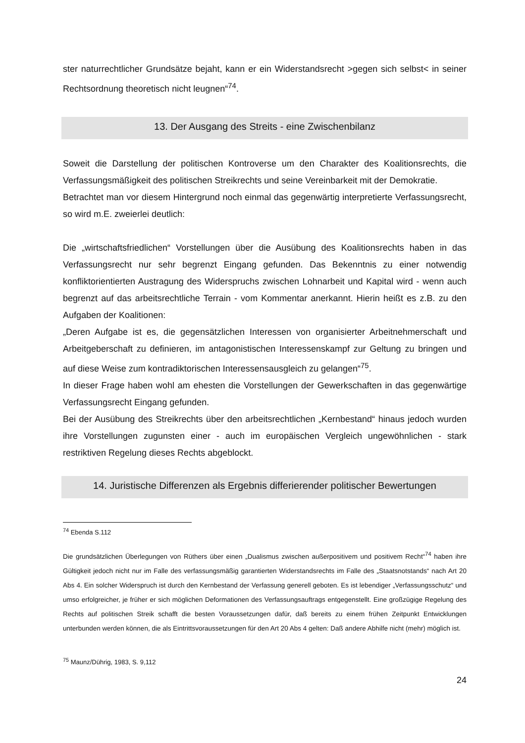ster naturrechtlicher Grundsätze bejaht, kann er ein Widerstandsrecht >gegen sich selbst< in seiner Rechtsordnung theoretisch nicht leugnen“<sup>74</sup>.
13. Der Ausgang des Streits - eine Zwischenbilanz
Soweit die Darstellung der politischen Kontroverse um den Charakter des Koalitionsrechts, die Verfassungsmäßigkeit des politischen Streikrechts und seine Vereinbarkeit mit der Demokratie.
Betrachtet man vor diesem Hintergrund noch einmal das gegenwärtig interpretierte Verfassungsrecht, so wird m.E. zweierlei deutlich:
Die „wirtschaftsfriedlichen“ Vorstellungen über die Ausübung des Koalitionsrechts haben in das Verfassungsrecht nur sehr begrenzt Eingang gefunden. Das Bekenntnis zu einer notwendig konfliktorientierten Austragung des Widerspruchs zwischen Lohnarbeit und Kapital wird - wenn auch begrenzt auf das arbeitsrechtliche Terrain - vom Kommentar anerkannt. Hierin heißt es z.B. zu den Aufgaben der Koalitionen:
„Deren Aufgabe ist es, die gegensätzlichen Interessen von organisierter Arbeitnehmerschaft und Arbeitgeberschaft zu definieren, im antagonistischen Interessenskampf zur Geltung zu bringen und auf diese Weise zum kontradiktorischen Interessensausgleich zu gelangen“<sup>75</sup>.
In dieser Frage haben wohl am ehesten die Vorstellungen der Gewerkschaften in das gegenwärtige Verfassungsrecht Eingang gefunden.
Bei der Ausübung des Streikrechts über den arbeitsrechtlichen „Kernbestand“ hinaus jedoch wurden ihre Vorstellungen zugunsten einer - auch im europäischen Vergleich ungewöhnlichen - stark restriktiven Regelung dieses Rechts abgeblockt.
14. Juristische Differenzen als Ergebnis differierender politischer Bewertungen
<sup>74</sup> Ebenda S.112
Die grundsätzlichen Überlegungen von Rüthers über einen „Dualismus zwischen außerpositivem und positivem Recht“<sup>74</sup> haben ihre Gültigkeit jedoch nicht nur im Falle des verfassungsmäßig garantierten Widerstandsrechts im Falle des „Staatsnotstands“ nach Art 20 Abs 4. Ein solcher Widerspruch ist durch den Kernbestand der Verfassung generell geboten. Es ist lebendiger „Verfassungsschutz“ und umso erfolgreicher, je früher er sich möglichen Deformationen des Verfassungsauftrags entgegenstellt. Eine großzügige Regelung des Rechts auf politischen Streik schafft die besten Voraussetzungen dafür, daß bereits zu einem frühen Zeitpunkt Entwicklungen unterbunden werden können, die als Eintrittsvoraussetzungen für den Art 20 Abs 4 gelten: Daß andere Abhilfe nicht (mehr) möglich ist.
<sup>75</sup> Maunz/Dührig, 1983, S. 9,112
24